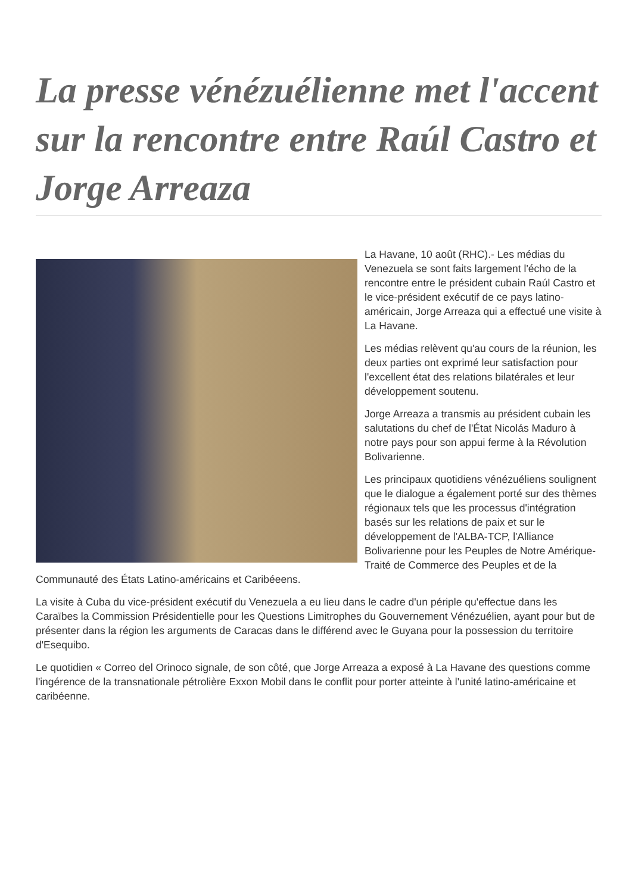La presse vénézuélienne met l'accent sur la rencontre entre Raúl Castro et Jorge Arreaza
La Havane, 10 août (RHC).- Les médias du Venezuela se sont faits largement l'écho de la rencontre entre le président cubain Raúl Castro et le vice-président exécutif de ce pays latino-américain, Jorge Arreaza qui a effectué une visite à La Havane.
Les médias relèvent qu'au cours de la réunion, les deux parties ont exprimé leur satisfaction pour l'excellent état des relations bilatérales et leur développement soutenu.
Jorge Arreaza a transmis au président cubain les salutations du chef de l'État Nicolás Maduro à notre pays pour son appui ferme à la Révolution Bolivarienne.
Les principaux quotidiens vénézuéliens soulignent que le dialogue a également porté sur des thèmes régionaux tels que les processus d'intégration basés sur les relations de paix et sur le développement de l'ALBA-TCP, l'Alliance Bolivarienne pour les Peuples de Notre Amérique-Traité de Commerce des Peuples et de la Communauté des États Latino-américains et Caribéeens.
La visite à Cuba du vice-président exécutif du Venezuela a eu lieu dans le cadre d'un périple qu'effectue dans les Caraïbes la Commission Présidentielle pour les Questions Limitrophes du Gouvernement Vénézuélien, ayant pour but de présenter dans la région les arguments de Caracas dans le différend avec le Guyana pour la possession du territoire d'Esequibo.
Le quotidien « Correo del Orinoco signale, de son côté, que Jorge Arreaza a exposé à La Havane des questions comme l'ingérence de la transnationale pétrolière Exxon Mobil dans le conflit pour porter atteinte à l'unité latino-américaine et caribéenne.